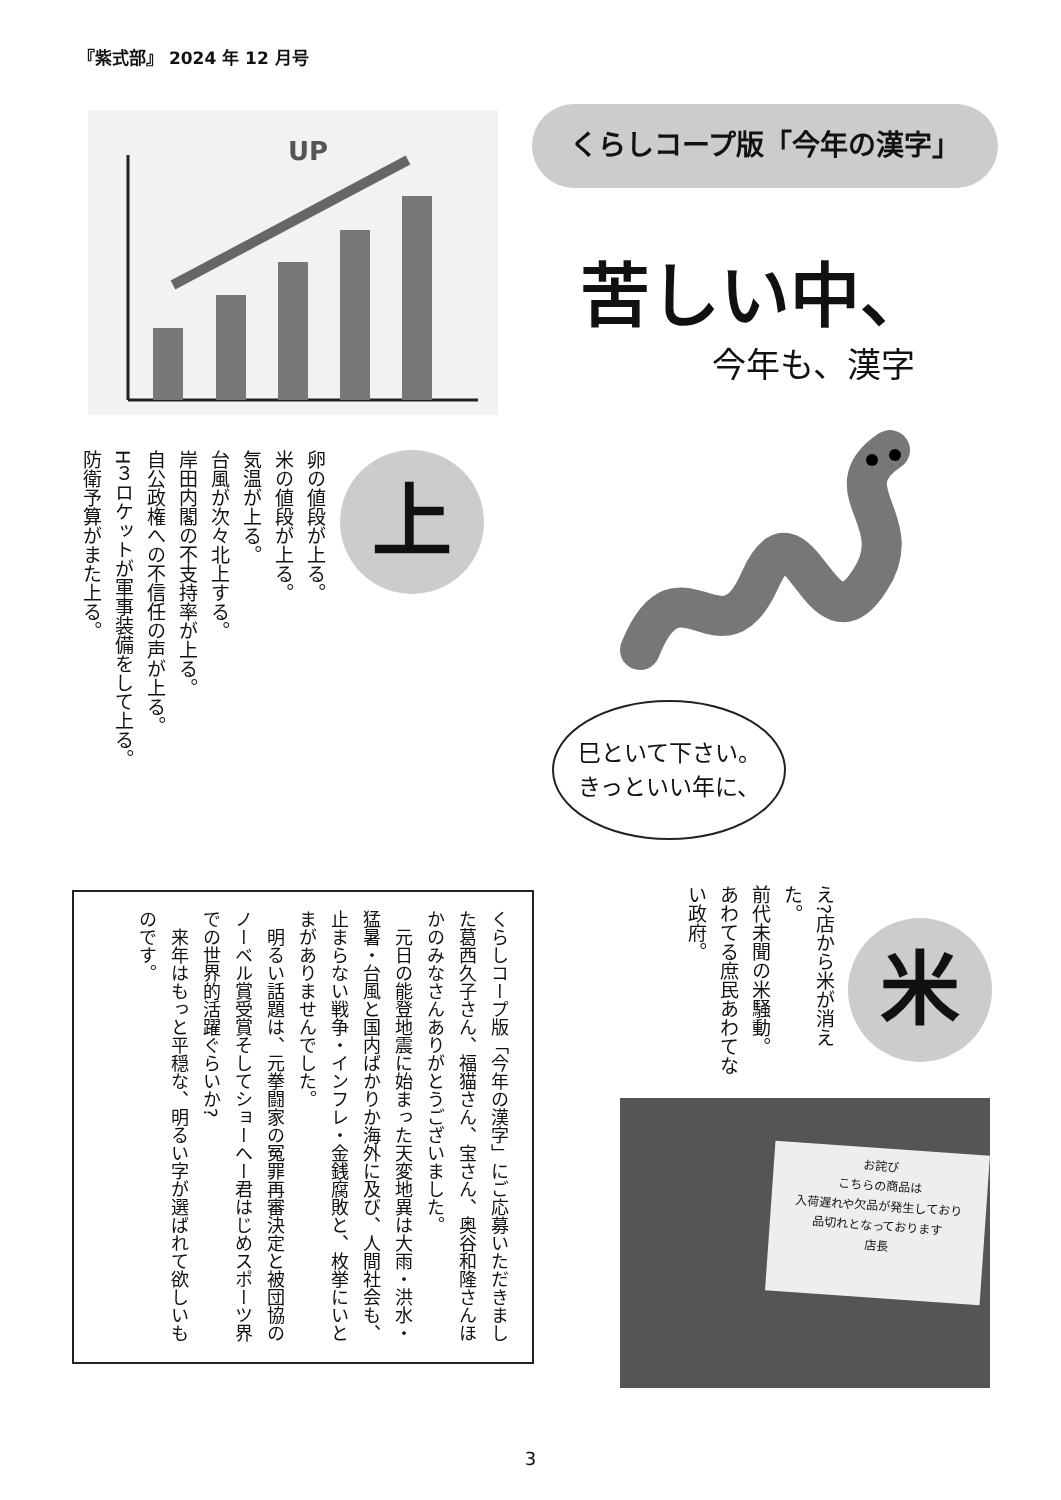『紫式部』 2024 年 12 月号
UP
くらしコープ版「今年の漢字」
苦しい中、
今年も、漢字
上
卵の値段が上る。
米の値段が上る。
気温が上る。
台風が次々北上する。
岸田内閣の不支持率が上る。
自公政権への不信任の声が上る。
H３ロケットが軍事装備をして上る。
防衛予算がまた上る。
巳といて下さい。
きっといい年に、
くらしコープ版「今年の漢字」にご応募いただきました葛西久子さん、福猫さん、宝さん、奥谷和隆さんほかのみなさんありがとうございました。
　元日の能登地震に始まった天変地異は大雨・洪水・猛暑・台風と国内ばかりか海外に及び、人間社会も、止まらない戦争・インフレ・金銭腐敗と、枚挙にいとまがありませんでした。
　明るい話題は、元拳闘家の冤罪再審決定と被団協のノーベル賞受賞そしてショーへー君はじめスポーツ界での世界的活躍ぐらいか?
　来年はもっと平穏な、明るい字が選ばれて欲しいものです。
米
え?店から米が消えた。
前代未聞の米騒動。
あわてる庶民あわてない政府。
お詫び
こちらの商品は
入荷遅れや欠品が発生しており
品切れとなっております
店長
3